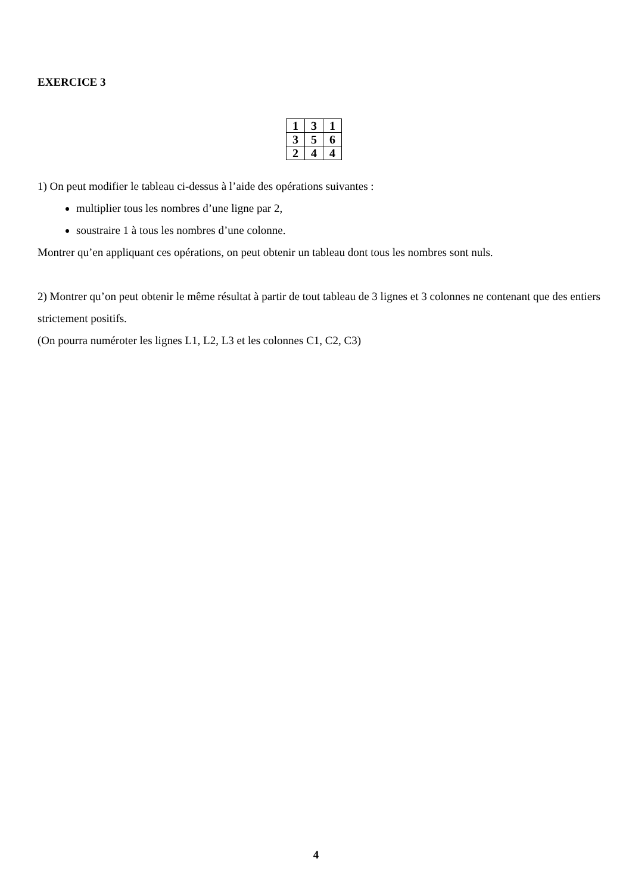EXERCICE 3
| 1 | 3 | 1 |
| 3 | 5 | 6 |
| 2 | 4 | 4 |
1) On peut modifier le tableau ci-dessus à l’aide des opérations suivantes :
multiplier tous les nombres d’une ligne par 2,
soustraire 1 à tous les nombres d’une colonne.
Montrer qu’en appliquant ces opérations, on peut obtenir un tableau dont tous les nombres sont nuls.
2) Montrer qu’on peut obtenir le même résultat à partir de tout tableau de 3 lignes et 3 colonnes ne contenant que des entiers strictement positifs.
(On pourra numéroter les lignes L1, L2, L3 et les colonnes C1, C2, C3)
4